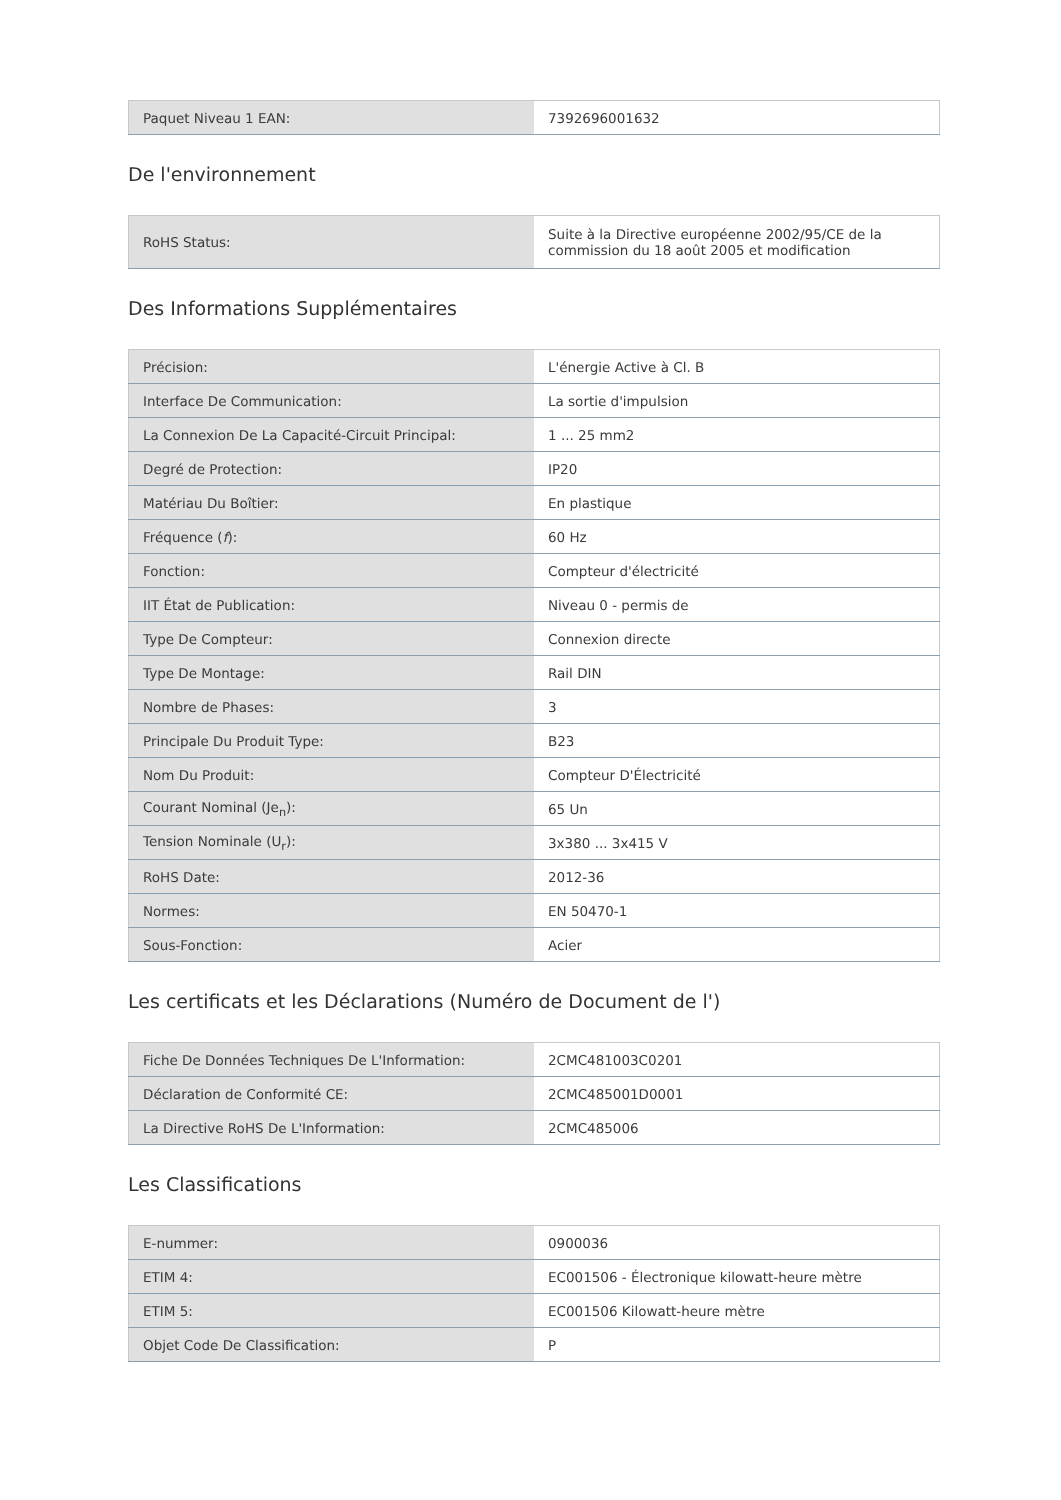| Paquet Niveau 1 EAN: | 7392696001632 |
De l'environnement
| RoHS Status: | Suite à la Directive européenne 2002/95/CE de la commission du 18 août 2005 et modification |
Des Informations Supplémentaires
| Précision: | L'énergie Active à Cl. B |
| Interface De Communication: | La sortie d'impulsion |
| La Connexion De La Capacité-Circuit Principal: | 1 ... 25 mm2 |
| Degré de Protection: | IP20 |
| Matériau Du Boîtier: | En plastique |
| Fréquence ( f ): | 60 Hz |
| Fonction: | Compteur d'électricité |
| IIT État de Publication: | Niveau 0 - permis de |
| Type De Compteur: | Connexion directe |
| Type De Montage: | Rail DIN |
| Nombre de Phases: | 3 |
| Principale Du Produit Type: | B23 |
| Nom Du Produit: | Compteur D'Électricité |
| Courant Nominal (Je<sub>n</sub>): | 65 Un |
| Tension Nominale (U<sub>r</sub>): | 3x380 ... 3x415 V |
| RoHS Date: | 2012-36 |
| Normes: | EN 50470-1 |
| Sous-Fonction: | Acier |
Les certificats et les Déclarations (Numéro de Document de l')
| Fiche De Données Techniques De L'Information: | 2CMC481003C0201 |
| Déclaration de Conformité CE: | 2CMC485001D0001 |
| La Directive RoHS De L'Information: | 2CMC485006 |
Les Classifications
| E-nummer: | 0900036 |
| ETIM 4: | EC001506 - Électronique kilowatt-heure mètre |
| ETIM 5: | EC001506 Kilowatt-heure mètre |
| Objet Code De Classification: | P |